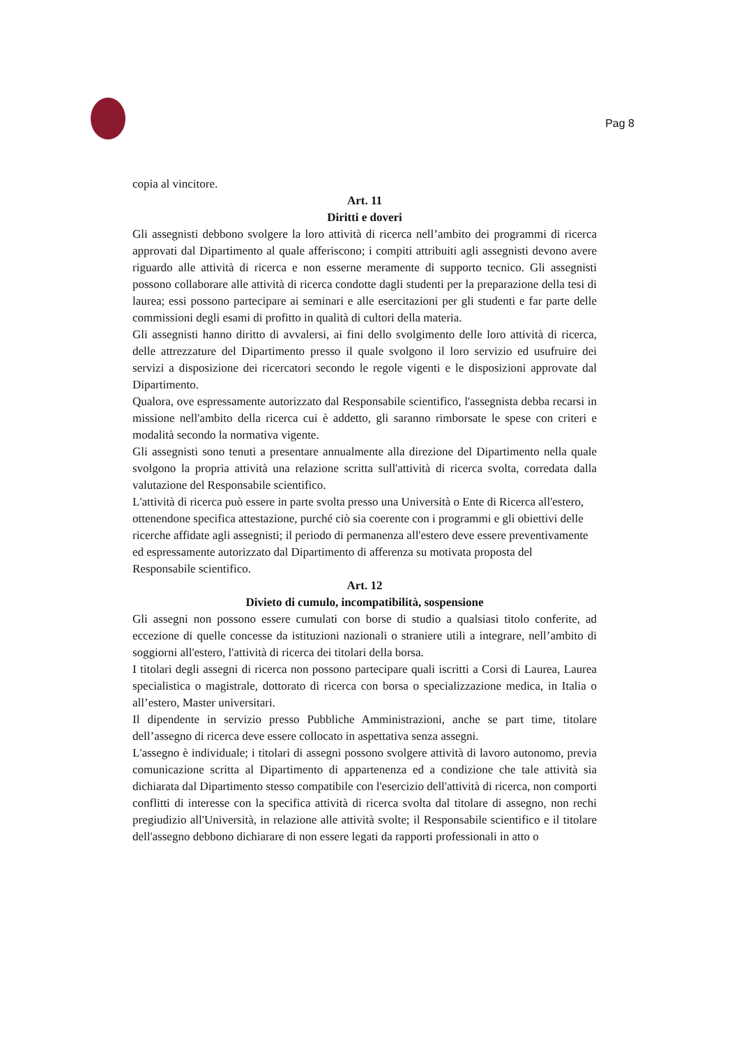Pag 8
copia al vincitore.
Art. 11
Diritti e doveri
Gli assegnisti debbono svolgere la loro attività di ricerca nell’ambito dei programmi di ricerca approvati dal Dipartimento al quale afferiscono; i compiti attribuiti agli assegnisti devono avere riguardo alle attività di ricerca e non esserne meramente di supporto tecnico. Gli assegnisti possono collaborare alle attività di ricerca condotte dagli studenti per la preparazione della tesi di laurea; essi possono partecipare ai seminari e alle esercitazioni per gli studenti e far parte delle commissioni degli esami di profitto in qualità di cultori della materia.
Gli assegnisti hanno diritto di avvalersi, ai fini dello svolgimento delle loro attività di ricerca, delle attrezzature del Dipartimento presso il quale svolgono il loro servizio ed usufruire dei servizi a disposizione dei ricercatori secondo le regole vigenti e le disposizioni approvate dal Dipartimento.
Qualora, ove espressamente autorizzato dal Responsabile scientifico, l'assegnista debba recarsi in missione nell'ambito della ricerca cui è addetto, gli saranno rimborsate le spese con criteri e modalità secondo la normativa vigente.
Gli assegnisti sono tenuti a presentare annualmente alla direzione del Dipartimento nella quale svolgono la propria attività una relazione scritta sull'attività di ricerca svolta, corredata dalla valutazione del Responsabile scientifico.
L'attività di ricerca può essere in parte svolta presso una Università o Ente di Ricerca all'estero, ottenendone specifica attestazione, purché ciò sia coerente con i programmi e gli obiettivi delle ricerche affidate agli assegnisti; il periodo di permanenza all'estero deve essere preventivamente ed espressamente autorizzato dal Dipartimento di afferenza su motivata proposta del Responsabile scientifico.
Art. 12
Divieto di cumulo, incompatibilità, sospensione
Gli assegni non possono essere cumulati con borse di studio a qualsiasi titolo conferite, ad eccezione di quelle concesse da istituzioni nazionali o straniere utili a integrare, nell’ambito di soggiorni all'estero, l'attività di ricerca dei titolari della borsa.
I titolari degli assegni di ricerca non possono partecipare quali iscritti a Corsi di Laurea, Laurea specialistica o magistrale, dottorato di ricerca con borsa o specializzazione medica, in Italia o all’estero, Master universitari.
Il dipendente in servizio presso Pubbliche Amministrazioni, anche se part time, titolare dell’assegno di ricerca deve essere collocato in aspettativa senza assegni.
L'assegno è individuale; i titolari di assegni possono svolgere attività di lavoro autonomo, previa comunicazione scritta al Dipartimento di appartenenza ed a condizione che tale attività sia dichiarata dal Dipartimento stesso compatibile con l'esercizio dell'attività di ricerca, non comporti conflitti di interesse con la specifica attività di ricerca svolta dal titolare di assegno, non rechi pregiudizio all'Università, in relazione alle attività svolte; il Responsabile scientifico e il titolare dell'assegno debbono dichiarare di non essere legati da rapporti professionali in atto o